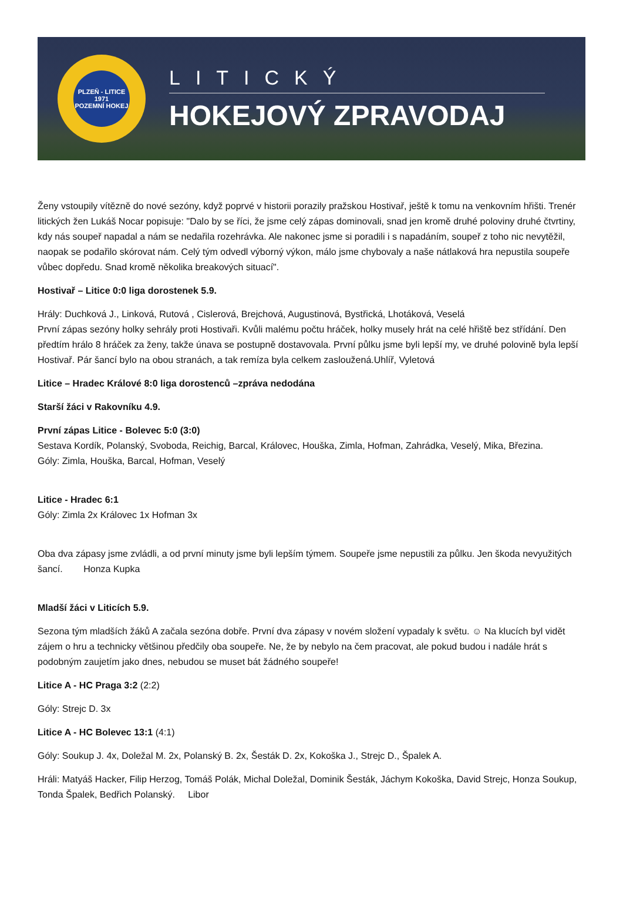PLZEŇ - LITICE
1971
POZEMNÍ HOKEJ
LITICKÝ
HOKEJOVÝ ZPRAVODAJ
Ženy vstoupily vítězně do nové sezóny, když poprvé v historii porazily pražskou Hostivař, ještě k tomu na venkovním hřišti. Trenér litických žen Lukáš Nocar popisuje: "Dalo by se říci, že jsme celý zápas dominovali, snad jen kromě druhé poloviny druhé čtvrtiny, kdy nás soupeř napadal a nám se nedařila rozehrávka. Ale nakonec jsme si poradili i s napadáním, soupeř z toho nic nevytěžil, naopak se podařilo skórovat nám. Celý tým odvedl výborný výkon, málo jsme chybovaly a naše nátlaková hra nepustila soupeře vůbec dopředu. Snad kromě několika breakových situací".
Hostivař – Litice 0:0 liga dorostenek 5.9.
Hrály: Duchková J., Linková, Rutová , Cislerová, Brejchová, Augustinová, Bystřická, Lhotáková, Veselá
První zápas sezóny holky sehrály proti Hostivaři. Kvůli malému počtu hráček, holky musely hrát na celé hřiště bez střídání. Den předtím hrálo 8 hráček za ženy, takže únava se postupně dostavovala. První půlku jsme byli lepší my, ve druhé polovině byla lepší Hostivař. Pár šancí bylo na obou stranách, a tak remíza byla celkem zasloužená.Uhlíř, Vyletová
Litice – Hradec Králové 8:0 liga dorostenců –zpráva nedodána
Starší žáci v Rakovníku 4.9.
První zápas Litice - Bolevec 5:0 (3:0)
Sestava Kordík, Polanský, Svoboda, Reichig, Barcal, Královec, Houška, Zimla, Hofman, Zahrádka, Veselý, Mika, Březina.
Góly: Zimla, Houška, Barcal, Hofman, Veselý
Litice - Hradec 6:1
Góly: Zimla 2x Královec 1x Hofman 3x
Oba dva zápasy jsme zvládli, a od první minuty jsme byli lepším týmem. Soupeře jsme nepustili za půlku. Jen škoda nevyužitých šancí. Honza Kupka
Mladší žáci v Liticích 5.9.
Sezona tým mladších žáků A začala sezóna dobře. První dva zápasy v novém složení vypadaly k světu. ☺ Na klucích byl vidět zájem o hru a technicky většinou předčily oba soupeře. Ne, že by nebylo na čem pracovat, ale pokud budou i nadále hrát s podobným zaujetím jako dnes, nebudou se muset bát žádného soupeře!
Litice A - HC Praga 3:2 (2:2)
Góly: Strejc D. 3x
Litice A - HC Bolevec 13:1 (4:1)
Góly: Soukup J. 4x, Doležal M. 2x, Polanský B. 2x, Šesták D. 2x, Kokoška J., Strejc D., Špalek A.
Hráli: Matyáš Hacker, Filip Herzog, Tomáš Polák, Michal Doležal, Dominik Šesták, Jáchym Kokoška, David Strejc, Honza Soukup, Tonda Špalek, Bedřich Polanský. Libor